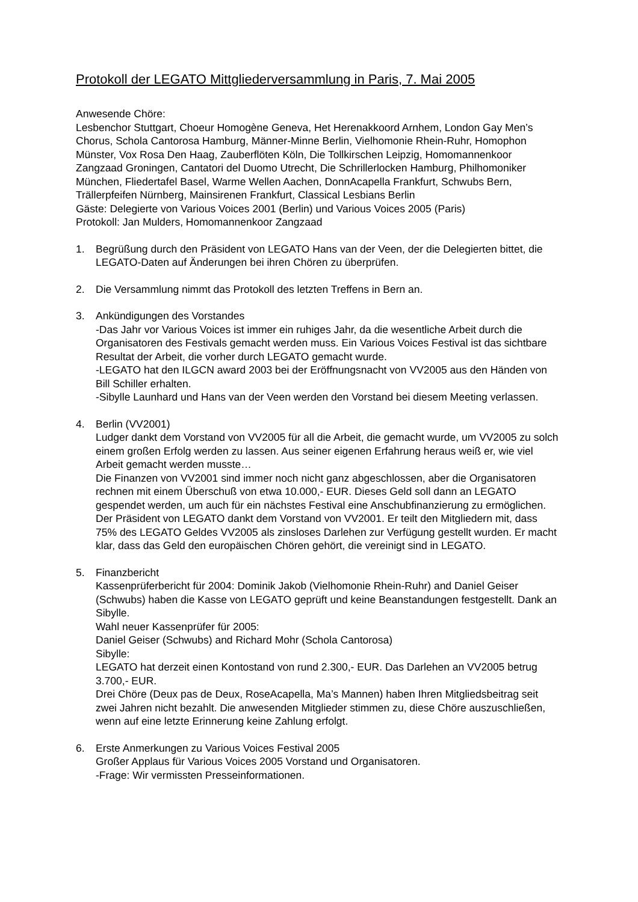Protokoll der LEGATO Mittgliederversammlung in Paris, 7. Mai 2005
Anwesende Chöre:
Lesbenchor Stuttgart, Choeur Homogène Geneva, Het Herenakkoord Arnhem, London Gay Men’s Chorus, Schola Cantorosa Hamburg, Männer-Minne Berlin, Vielhomonie Rhein-Ruhr, Homophon Münster, Vox Rosa Den Haag, Zauberflöten Köln, Die Tollkirschen Leipzig, Homomannenkoor Zangzaad Groningen, Cantatori del Duomo Utrecht, Die Schrillerlocken Hamburg, Philhomoniker München, Fliedertafel Basel, Warme Wellen Aachen, DonnAcapella Frankfurt, Schwubs Bern, Trällerpfeifen Nürnberg, Mainsirenen Frankfurt, Classical Lesbians Berlin
Gäste: Delegierte von Various Voices 2001 (Berlin) und Various Voices 2005 (Paris)
Protokoll: Jan Mulders, Homomannenkoor Zangzaad
1. Begrüßung durch den Präsident von LEGATO Hans van der Veen, der die Delegierten bittet, die LEGATO-Daten auf Änderungen bei ihren Chören zu überprüfen.
2. Die Versammlung nimmt das Protokoll des letzten Treffens in Bern an.
3. Ankündigungen des Vorstandes
-Das Jahr vor Various Voices ist immer ein ruhiges Jahr, da die wesentliche Arbeit durch die Organisatoren des Festivals gemacht werden muss. Ein Various Voices Festival ist das sichtbare Resultat der Arbeit, die vorher durch LEGATO gemacht wurde.
-LEGATO hat den ILGCN award 2003 bei der Eröffnungsnacht von VV2005 aus den Händen von Bill Schiller erhalten.
-Sibylle Launhard und Hans van der Veen werden den Vorstand bei diesem Meeting verlassen.
4. Berlin (VV2001)
Ludger dankt dem Vorstand von VV2005 für all die Arbeit, die gemacht wurde, um VV2005 zu solch einem großen Erfolg werden zu lassen. Aus seiner eigenen Erfahrung heraus weiß er, wie viel Arbeit gemacht werden musste…
Die Finanzen von VV2001 sind immer noch nicht ganz abgeschlossen, aber die Organisatoren rechnen mit einem Überschuß von etwa 10.000,- EUR. Dieses Geld soll dann an LEGATO gespendet werden, um auch für ein nächstes Festival eine Anschubfinanzierung zu ermöglichen. Der Präsident von LEGATO dankt dem Vorstand von VV2001. Er teilt den Mitgliedern mit, dass 75% des LEGATO Geldes VV2005 als zinsloses Darlehen zur Verfügung gestellt wurden. Er macht klar, dass das Geld den europäischen Chören gehört, die vereinigt sind in LEGATO.
5. Finanzbericht
Kassenprüferbericht für 2004: Dominik Jakob (Vielhomonie Rhein-Ruhr) and Daniel Geiser (Schwubs) haben die Kasse von LEGATO geprüft und keine Beanstandungen festgestellt. Dank an Sibylle.
Wahl neuer Kassenprüfer für 2005:
Daniel Geiser (Schwubs) and Richard Mohr (Schola Cantorosa)
Sibylle:
LEGATO hat derzeit einen Kontostand von rund 2.300,- EUR. Das Darlehen an VV2005 betrug 3.700,- EUR.
Drei Chöre (Deux pas de Deux, RoseAcapella, Ma’s Mannen) haben Ihren Mitgliedsbeitrag seit zwei Jahren nicht bezahlt. Die anwesenden Mitglieder stimmen zu, diese Chöre auszuschließen, wenn auf eine letzte Erinnerung keine Zahlung erfolgt.
6. Erste Anmerkungen zu Various Voices Festival 2005
Großer Applaus für Various Voices 2005 Vorstand und Organisatoren.
-Frage: Wir vermissten Presseinformationen.